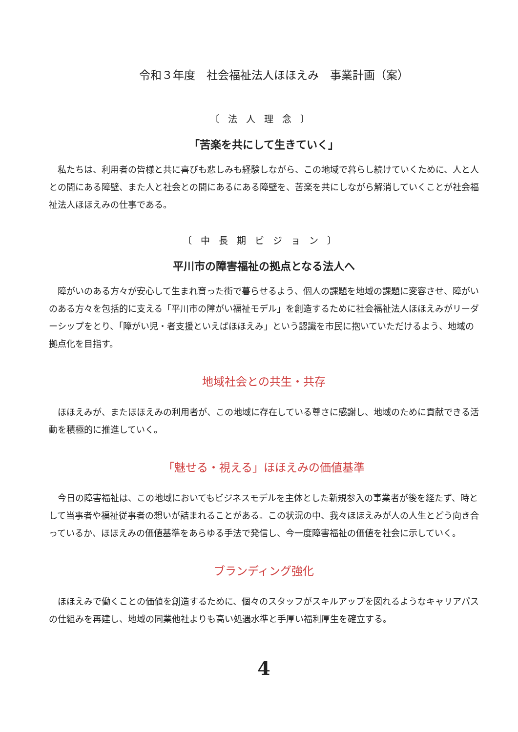令和３年度　社会福祉法人ほほえみ　事業計画（案）
〔法人理念〕
「苦楽を共にして生きていく」
私たちは、利用者の皆様と共に喜びも悲しみも経験しながら、この地域で暮らし続けていくために、人と人との間にある障壁、また人と社会との間にあるにある障壁を、苦楽を共にしながら解消していくことが社会福祉法人ほほえみの仕事である。
〔中長期ビジョン〕
平川市の障害福祉の拠点となる法人へ
障がいのある方々が安心して生まれ育った街で暮らせるよう、個人の課題を地域の課題に変容させ、障がいのある方々を包括的に支える「平川市の障がい福祉モデル」を創造するために社会福祉法人ほほえみがリーダーシップをとり、「障がい児・者支援といえばほほえみ」という認識を市民に抱いていただけるよう、地域の拠点化を目指す。
地域社会との共生・共存
ほほえみが、またほほえみの利用者が、この地域に存在している尊さに感謝し、地域のために貢献できる活動を積極的に推進していく。
「魅せる・視える」ほほえみの価値基準
今日の障害福祉は、この地域においてもビジネスモデルを主体とした新規参入の事業者が後を経たず、時として当事者や福祉従事者の想いが詰まれることがある。この状況の中、我々ほほえみが人の人生とどう向き合っているか、ほほえみの価値基準をあらゆる手法で発信し、今一度障害福祉の価値を社会に示していく。
ブランディング強化
ほほえみで働くことの価値を創造するために、個々のスタッフがスキルアップを図れるようなキャリアパスの仕組みを再建し、地域の同業他社よりも高い処遇水準と手厚い福利厚生を確立する。
4